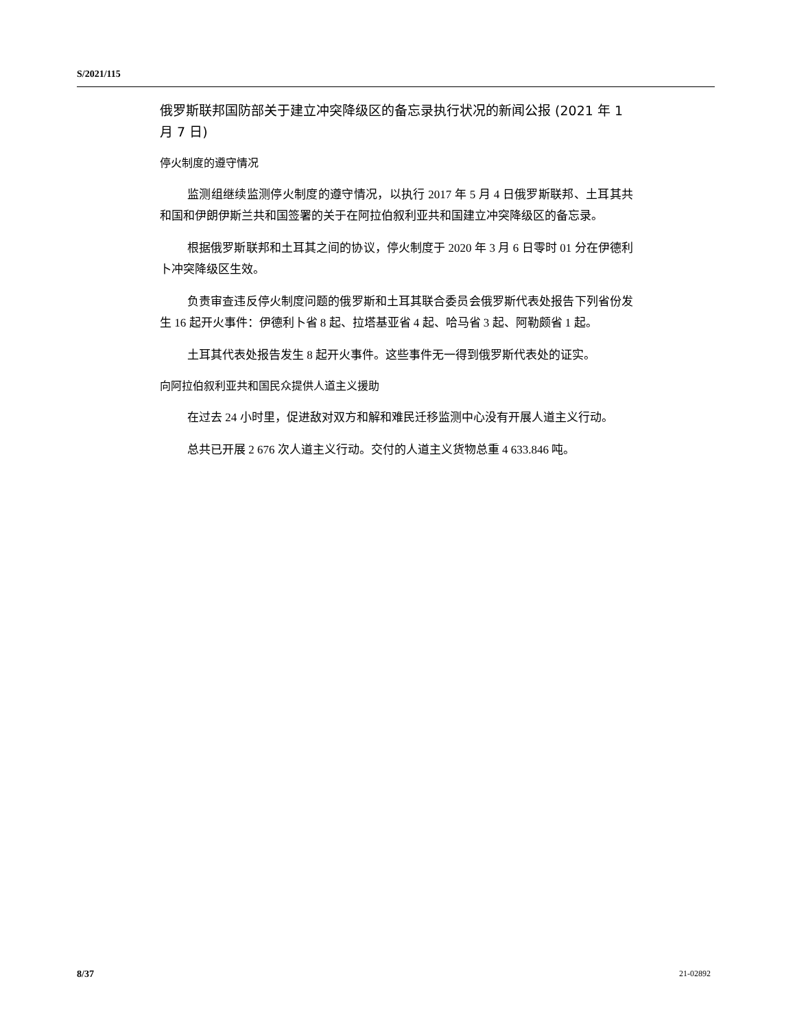S/2021/115
俄罗斯联邦国防部关于建立冲突降级区的备忘录执行状况的新闻公报 (2021 年 1 月 7 日)
停火制度的遵守情况
监测组继续监测停火制度的遵守情况，以执行 2017 年 5 月 4 日俄罗斯联邦、土耳其共和国和伊朗伊斯兰共和国签署的关于在阿拉伯叙利亚共和国建立冲突降级区的备忘录。
根据俄罗斯联邦和土耳其之间的协议，停火制度于 2020 年 3 月 6 日零时 01 分在伊德利卜冲突降级区生效。
负责审查违反停火制度问题的俄罗斯和土耳其联合委员会俄罗斯代表处报告下列省份发生 16 起开火事件：伊德利卜省 8 起、拉塔基亚省 4 起、哈马省 3 起、阿勒颇省 1 起。
土耳其代表处报告发生 8 起开火事件。这些事件无一得到俄罗斯代表处的证实。
向阿拉伯叙利亚共和国民众提供人道主义援助
在过去 24 小时里，促进敌对双方和解和难民迁移监测中心没有开展人道主义行动。
总共已开展 2 676 次人道主义行动。交付的人道主义货物总重 4 633.846 吨。
8/37 21-02892